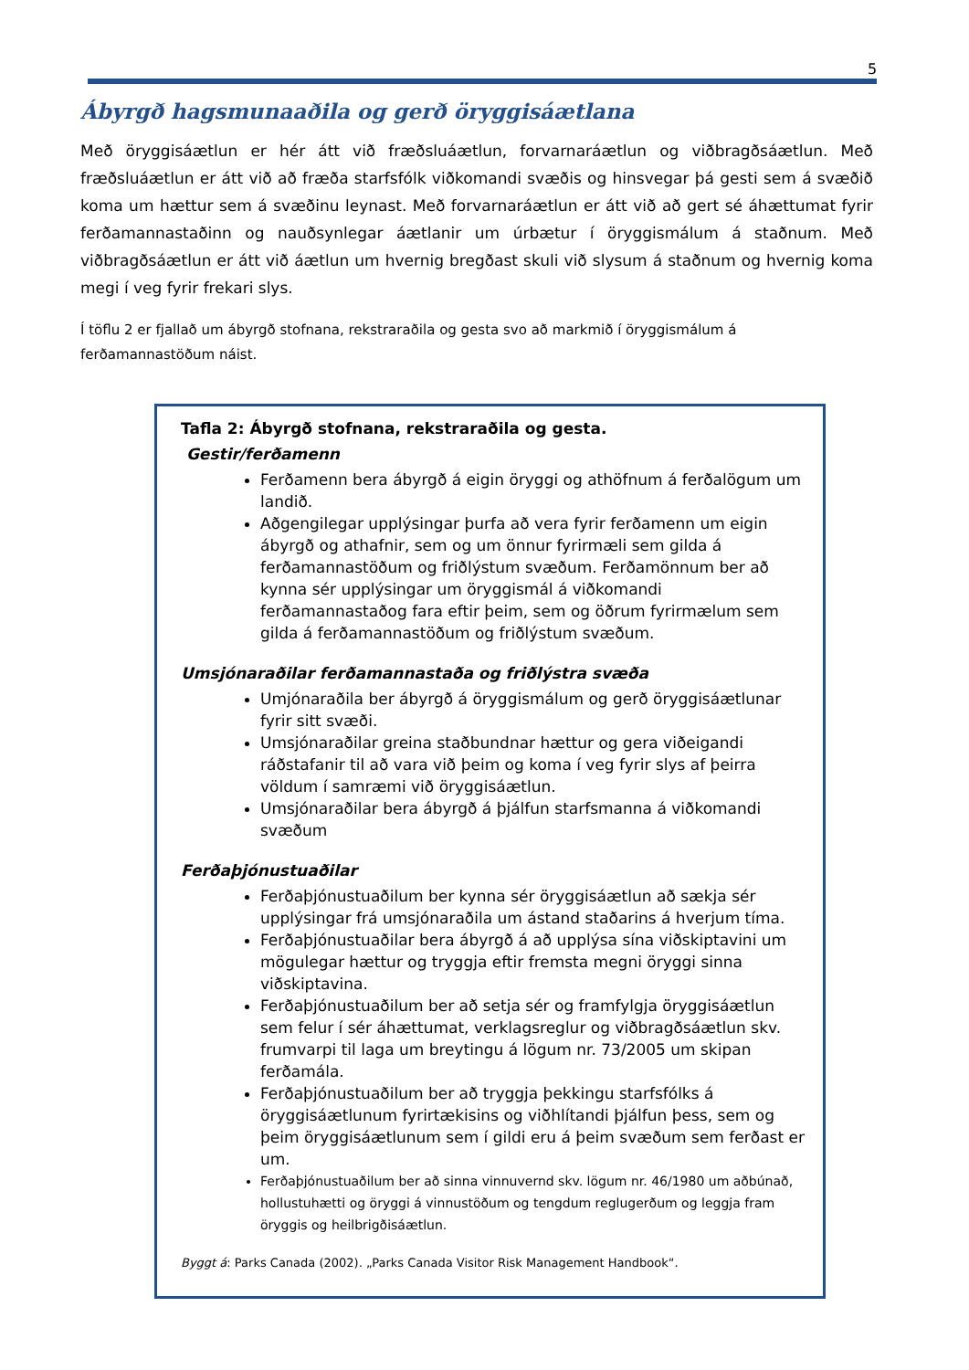5
Ábyrgð hagsmunaaðila og gerð öryggisáætlana
Með öryggisáætlun er hér átt við fræðsluáætlun, forvarnaráætlun og viðbragðsáætlun. Með fræðsluáætlun er átt við að fræða starfsfólk viðkomandi svæðis og hinsvegar þá gesti sem á svæðið koma um hættur sem á svæðinu leynast. Með forvarnaráætlun er átt við að gert sé áhættumat fyrir ferðamannastaðinn og nauðsynlegar áætlanir um úrbætur í öryggismálum á staðnum. Með viðbragðsáætlun er átt við áætlun um hvernig bregðast skuli við slysum á staðnum og hvernig koma megi í veg fyrir frekari slys.
Í töflu 2 er fjallað um ábyrgð stofnana, rekstraraðila og gesta svo að markmið í öryggismálum á ferðamannastöðum náist.
Tafla 2: Ábyrgð stofnana, rekstraraðila og gesta.
Gestir/ferðamenn
Ferðamenn bera ábyrgð á eigin öryggi og athöfnum á ferðalögum um landið.
Aðgengilegar upplýsingar þurfa að vera fyrir ferðamenn um eigin ábyrgð og athafnir, sem og um önnur fyrirmæli sem gilda á ferðamannastöðum og friðlýstum svæðum. Ferðamönnum ber að kynna sér upplýsingar um öryggismál á viðkomandi ferðamannastaðog fara eftir þeim, sem og öðrum fyrirmælum sem gilda á ferðamannastöðum og friðlýstum svæðum.
Umsjónaraðilar ferðamannastaða og friðlýstra svæða
Umjónaraðila ber ábyrgð á öryggismálum og gerð öryggisáætlunar fyrir sitt svæði.
Umsjónaraðilar greina staðbundnar hættur og gera viðeigandi ráðstafanir til að vara við þeim og koma í veg fyrir slys af þeirra völdum í samræmi við öryggisáætlun.
Umsjónaraðilar bera ábyrgð á þjálfun starfsmanna á viðkomandi svæðum
Ferðaþjónustuaðilar
Ferðaþjónustuaðilum ber kynna sér öryggisáætlun að sækja sér upplýsingar frá umsjónaraðila um ástand staðarins á hverjum tíma.
Ferðaþjónustuaðilar bera ábyrgð á að upplýsa sína viðskiptavini um mögulegar hættur og tryggja eftir fremsta megni öryggi sinna viðskiptavina.
Ferðaþjónustuaðilum ber að setja sér og framfylgja öryggisáætlun sem felur í sér áhættumat, verklagsreglur og viðbragðsáætlun skv. frumvarpi til laga um breytingu á lögum nr. 73/2005 um skipan ferðamála.
Ferðaþjónustuaðilum ber að tryggja þekkingu starfsfólks á öryggisáætlunum fyrirtækisins og viðhlítandi þjálfun þess, sem og þeim öryggisáætlunum sem í gildi eru á þeim svæðum sem ferðast er um.
Ferðaþjónustuaðilum ber að sinna vinnuvernd skv. lögum nr. 46/1980 um aðbúnað, hollustuhætti og öryggi á vinnustöðum og tengdum reglugerðum og leggja fram öryggis og heilbrigðisáætlun.
Byggt á: Parks Canada (2002). „Parks Canada Visitor Risk Management Handbook“.